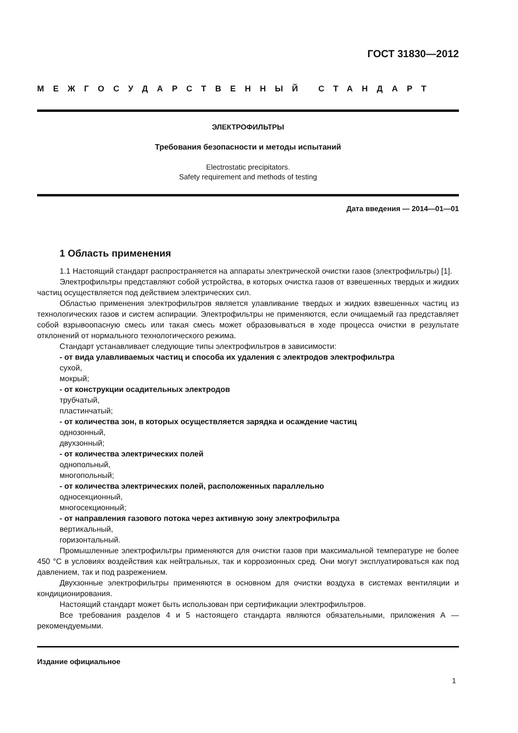ГОСТ 31830—2012
МЕЖГОСУДАРСТВЕННЫЙ СТАНДАРТ
ЭЛЕКТРОФИЛЬТРЫ
Требования безопасности и методы испытаний
Electrostatic precipitators.
Safety requirement and methods of testing
Дата введения — 2014—01—01
1 Область применения
1.1 Настоящий стандарт распространяется на аппараты электрической очистки газов (электрофильтры) [1].
Электрофильтры представляют собой устройства, в которых очистка газов от взвешенных твердых и жидких частиц осуществляется под действием электрических сил.
Областью применения электрофильтров является улавливание твердых и жидких взвешенных частиц из технологических газов и систем аспирации. Электрофильтры не применяются, если очищаемый газ представляет собой взрывоопасную смесь или такая смесь может образовываться в ходе процесса очистки в результате отклонений от нормального технологического режима.
Стандарт устанавливает следующие типы электрофильтров в зависимости:
- от вида улавливаемых частиц и способа их удаления с электродов электрофильтра
сухой,
мокрый;
- от конструкции осадительных электродов
трубчатый,
пластинчатый;
- от количества зон, в которых осуществляется зарядка и осаждение частиц
однозонный,
двухзонный;
- от количества электрических полей
однопольный,
многопольный;
- от количества электрических полей, расположенных параллельно
односекционный,
многосекционный;
- от направления газового потока через активную зону электрофильтра
вертикальный,
горизонтальный.
Промышленные электрофильтры применяются для очистки газов при максимальной температуре не более 450 °С в условиях воздействия как нейтральных, так и коррозионных сред. Они могут эксплуатироваться как под давлением, так и под разрежением.
Двухзонные электрофильтры применяются в основном для очистки воздуха в системах вентиляции и кондиционирования.
Настоящий стандарт может быть использован при сертификации электрофильтров.
Все требования разделов 4 и 5 настоящего стандарта являются обязательными, приложения А — рекомендуемыми.
Издание официальное
1